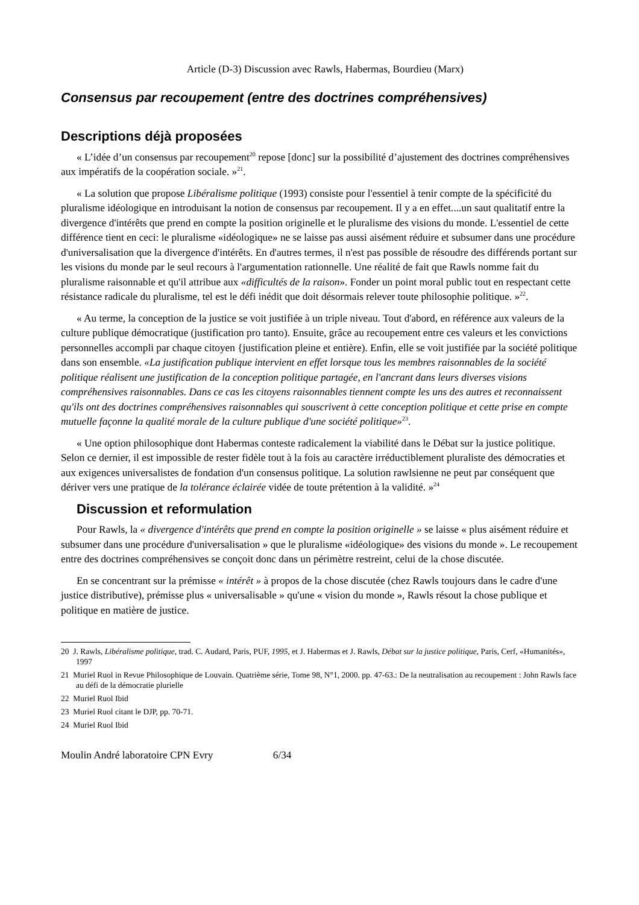Article (D-3) Discussion avec Rawls, Habermas, Bourdieu (Marx)
Consensus par recoupement (entre des doctrines compréhensives)
Descriptions déjà proposées
« L’idée d’un consensus par recoupement<sup>20</sup> repose [donc] sur la possibilité d’ajustement des doctrines compréhensives aux impératifs de la coopération sociale. »<sup>21</sup>.
« La solution que propose Libéralisme politique (1993) consiste pour l'essentiel à tenir compte de la spécificité du pluralisme idéologique en introduisant la notion de consensus par recoupement. Il y a en effet....un saut qualitatif entre la divergence d'intérêts que prend en compte la position originelle et le pluralisme des visions du monde. L'essentiel de cette différence tient en ceci: le pluralisme «idéologique» ne se laisse pas aussi aisément réduire et subsumer dans une procédure d'universalisation que la divergence d'intérêts. En d'autres termes, il n'est pas possible de résoudre des différends portant sur les visions du monde par le seul recours à l'argumentation rationnelle. Une réalité de fait que Rawls nomme fait du pluralisme raisonnable et qu'il attribue aux «difficultés de la raison». Fonder un point moral public tout en respectant cette résistance radicale du pluralisme, tel est le défi inédit que doit désormais relever toute philosophie politique. »<sup>22</sup>.
« Au terme, la conception de la justice se voit justifiée à un triple niveau. Tout d'abord, en référence aux valeurs de la culture publique démocratique (justification pro tanto). Ensuite, grâce au recoupement entre ces valeurs et les convictions personnelles accompli par chaque citoyen {justification pleine et entière). Enfin, elle se voit justifiée par la société politique dans son ensemble. «La justification publique intervient en effet lorsque tous les membres raisonnables de la société politique réalisent une justification de la conception politique partagée, en l'ancrant dans leurs diverses visions compréhensives raisonnables. Dans ce cas les citoyens raisonnables tiennent compte les uns des autres et reconnaissent qu'ils ont des doctrines compréhensives raisonnables qui souscrivent à cette conception politique et cette prise en compte mutuelle façonne la qualité morale de la culture publique d'une société politique»<sup>23</sup>.
« Une option philosophique dont Habermas conteste radicalement la viabilité dans le Débat sur la justice politique. Selon ce dernier, il est impossible de rester fidèle tout à la fois au caractère irréductiblement pluraliste des démocraties et aux exigences universalistes de fondation d'un consensus politique. La solution rawlsienne ne peut par conséquent que dériver vers une pratique de la tolérance éclairée vidée de toute prétention à la validité. »<sup>24</sup>
Discussion et reformulation
Pour Rawls, la « divergence d'intérêts que prend en compte la position originelle » se laisse « plus aisément réduire et subsumer dans une procédure d'universalisation » que le pluralisme «idéologique» des visions du monde ». Le recoupement entre des doctrines compréhensives se conçoit donc dans un périmètre restreint, celui de la chose discutée.
En se concentrant sur la prémisse « intérêt » à propos de la chose discutée (chez Rawls toujours dans le cadre d'une justice distributive), prémisse plus « universalisable » qu'une « vision du monde », Rawls résout la chose publique et politique en matière de justice.
20 J. Rawls, Libéralisme politique, trad. C. Audard, Paris, PUF, 1995, et J. Habermas et J. Rawls, Débat sur la justice politique, Paris, Cerf, «Humanités», 1997
21 Muriel Ruol in Revue Philosophique de Louvain. Quatrième série, Tome 98, N°1, 2000. pp. 47-63.: De la neutralisation au recoupement : John Rawls face au défi de la démocratie plurielle
22 Muriel Ruol Ibid
23 Muriel Ruol citant le DJP, pp. 70-71.
24 Muriel Ruol Ibid
Moulin André laboratoire CPN Evry 6/34